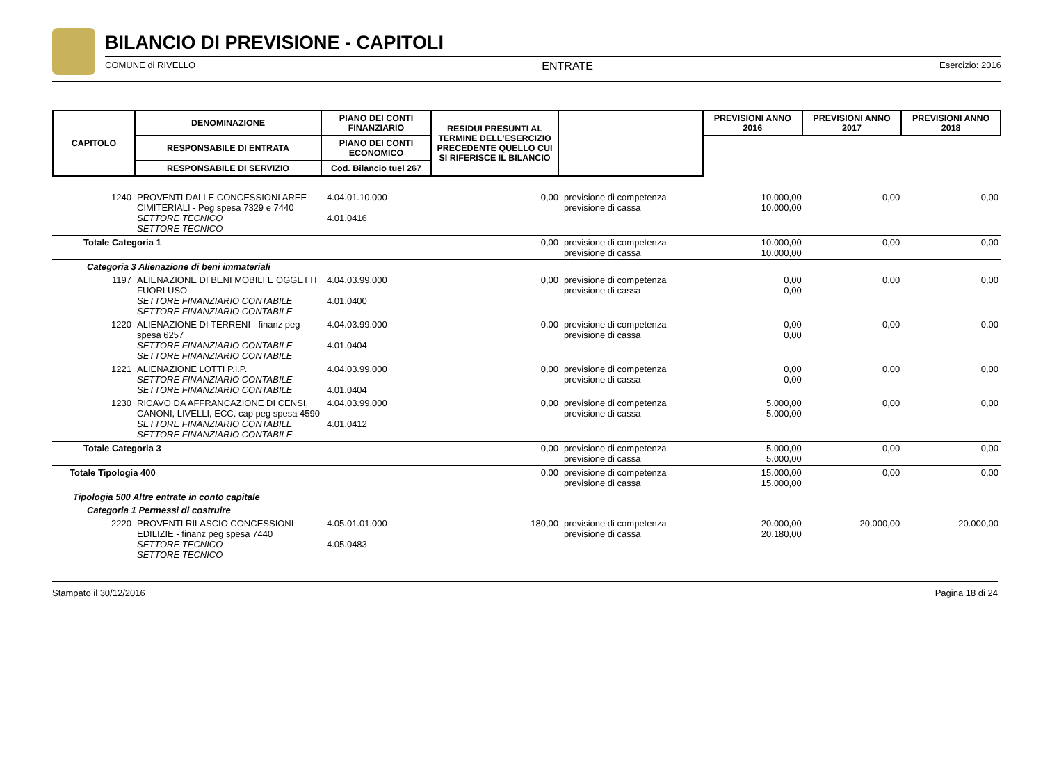BILANCIO DI PREVISIONE - CAPITOLI
COMUNE di RIVELLO ENTRATE Esercizio: 2016
| CAPITOLO | DENOMINAZIONE | PIANO DEI CONTI FINANZIARIO | RESIDUI PRESUNTI AL TERMINE DELL'ESERCIZIO PRECEDENTE QUELLO CUI SI RIFERISCE IL BILANCIO | | PREVISIONI ANNO 2016 | PREVISIONI ANNO 2017 | PREVISIONI ANNO 2018 |
| --- | --- | --- | --- | --- | --- | --- | --- |
| | RESPONSABILE DI ENTRATA | PIANO DEI CONTI ECONOMICO | | | | | |
| | RESPONSABILE DI SERVIZIO | Cod. Bilancio tuel 267 | | | | | |
| 1240 | PROVENTI DALLE CONCESSIONI AREE CIMITERIALI - Peg spesa 7329 e 7440 SETTORE TECNICO SETTORE TECNICO | 4.04.01.10.000 4.01.0416 | 0,00 | previsione di competenza previsione di cassa | 10.000,00 10.000,00 | 0,00 | 0,00 |
| Totale Categoria 1 | | | 0,00 | previsione di competenza previsione di cassa | 10.000,00 10.000,00 | 0,00 | 0,00 |
| Categoria 3 Alienazione di beni immateriali | | | | | | | |
| 1197 | ALIENAZIONE DI BENI MOBILI E OGGETTI FUORI USO SETTORE FINANZIARIO CONTABILE SETTORE FINANZIARIO CONTABILE | 4.04.03.99.000 4.01.0400 | 0,00 | previsione di competenza previsione di cassa | 0,00 0,00 | 0,00 | 0,00 |
| 1220 | ALIENAZIONE DI TERRENI - finanz peg spesa 6257 SETTORE FINANZIARIO CONTABILE SETTORE FINANZIARIO CONTABILE | 4.04.03.99.000 4.01.0404 | 0,00 | previsione di competenza previsione di cassa | 0,00 0,00 | 0,00 | 0,00 |
| 1221 | ALIENAZIONE LOTTI P.I.P. SETTORE FINANZIARIO CONTABILE SETTORE FINANZIARIO CONTABILE | 4.04.03.99.000 4.01.0404 | 0,00 | previsione di competenza previsione di cassa | 0,00 0,00 | 0,00 | 0,00 |
| 1230 | RICAVO DA AFFRANCAZIONE DI CENSI, CANONI, LIVELLI, ECC. cap peg spesa 4590 SETTORE FINANZIARIO CONTABILE SETTORE FINANZIARIO CONTABILE | 4.04.03.99.000 4.01.0412 | 0,00 | previsione di competenza previsione di cassa | 5.000,00 5.000,00 | 0,00 | 0,00 |
| Totale Categoria 3 | | | 0,00 | previsione di competenza previsione di cassa | 5.000,00 5.000,00 | 0,00 | 0,00 |
| Totale Tipologia 400 | | | 0,00 | previsione di competenza previsione di cassa | 15.000,00 15.000,00 | 0,00 | 0,00 |
| Tipologia 500 Altre entrate in conto capitale | | | | | | | |
| Categoria 1 Permessi di costruire | | | | | | | |
| 2220 | PROVENTI RILASCIO CONCESSIONI EDILIZIE - finanz peg spesa 7440 SETTORE TECNICO SETTORE TECNICO | 4.05.01.01.000 4.05.0483 | 180,00 | previsione di competenza previsione di cassa | 20.000,00 20.180,00 | 20.000,00 | 20.000,00 |
Stampato il 30/12/2016 Pagina 18 di 24